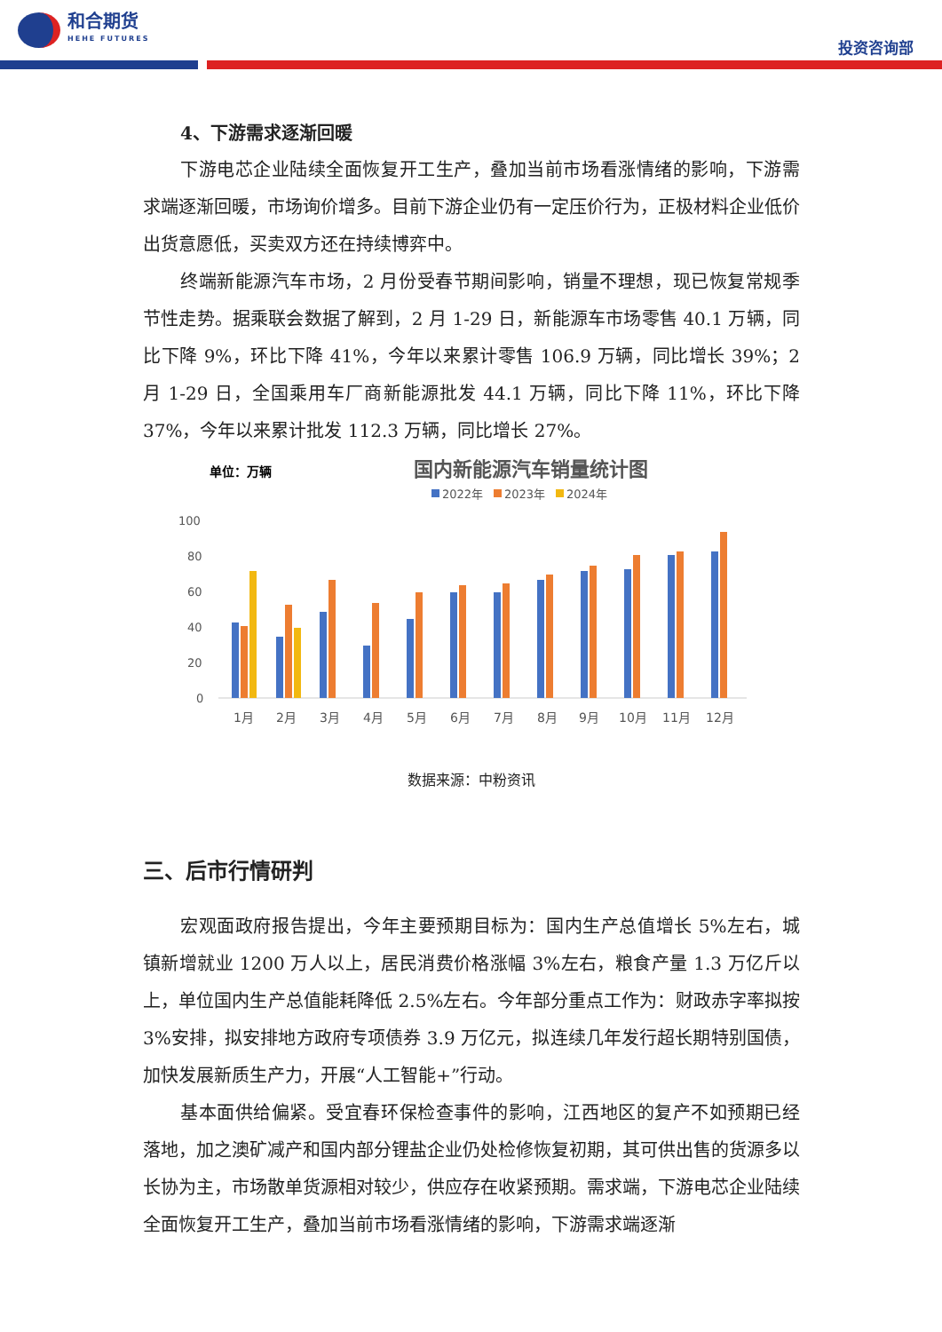和合期货
HEHE FUTURES
投资咨询部
4、下游需求逐渐回暖
下游电芯企业陆续全面恢复开工生产，叠加当前市场看涨情绪的影响，下游需求端逐渐回暖，市场询价增多。目前下游企业仍有一定压价行为，正极材料企业低价出货意愿低，买卖双方还在持续博弈中。
终端新能源汽车市场，2 月份受春节期间影响，销量不理想，现已恢复常规季节性走势。据乘联会数据了解到，2 月 1-29 日，新能源车市场零售 40.1 万辆，同比下降 9%，环比下降 41%，今年以来累计零售 106.9 万辆，同比增长 39%；2 月 1-29 日，全国乘用车厂商新能源批发 44.1 万辆，同比下降 11%，环比下降 37%，今年以来累计批发 112.3 万辆，同比增长 27%。
单位：万辆
国内新能源汽车销量统计图
2022年
2023年
2024年
100
80
60
40
20
0
1月
2月
3月
4月
5月
6月
7月
8月
9月
10月
11月
12月
数据来源：中粉资讯
三、后市行情研判
宏观面政府报告提出，今年主要预期目标为：国内生产总值增长 5%左右，城镇新增就业 1200 万人以上，居民消费价格涨幅 3%左右，粮食产量 1.3 万亿斤以上，单位国内生产总值能耗降低 2.5%左右。今年部分重点工作为：财政赤字率拟按 3%安排，拟安排地方政府专项债券 3.9 万亿元，拟连续几年发行超长期特别国债，加快发展新质生产力，开展“人工智能+”行动。
基本面供给偏紧。受宜春环保检查事件的影响，江西地区的复产不如预期已经落地，加之澳矿减产和国内部分锂盐企业仍处检修恢复初期，其可供出售的货源多以长协为主，市场散单货源相对较少，供应存在收紧预期。需求端，下游电芯企业陆续全面恢复开工生产，叠加当前市场看涨情绪的影响，下游需求端逐渐